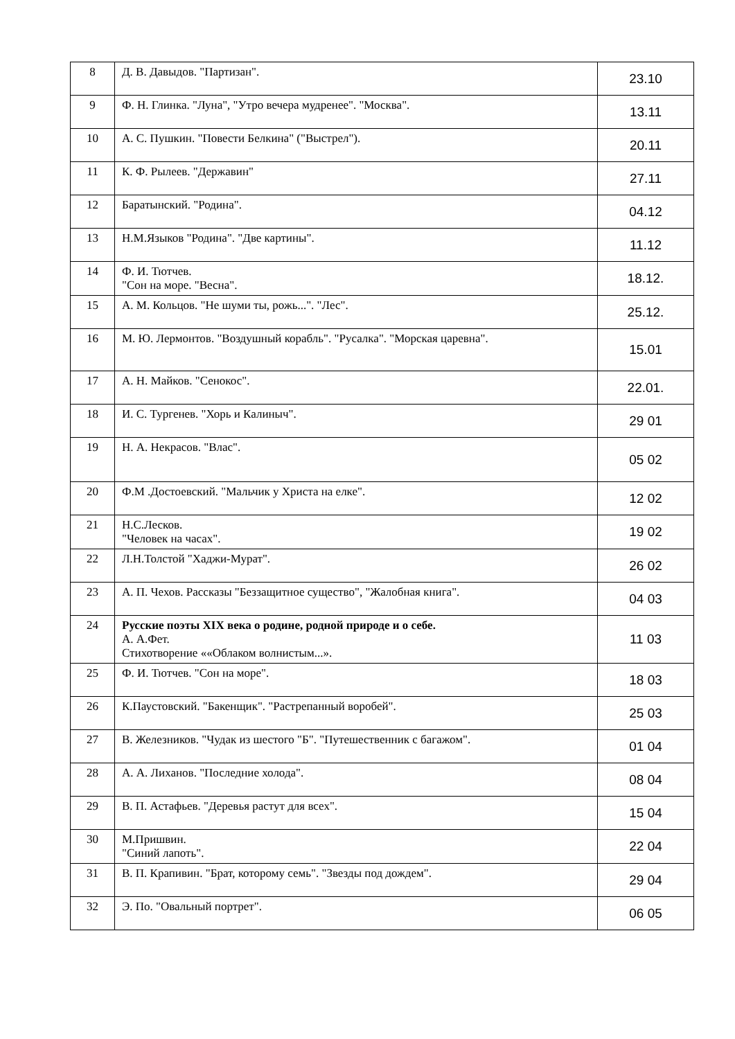| 8 | Д. В. Давыдов. "Партизан". | 23.10 |
| 9 | Ф. Н. Глинка. "Луна", "Утро вечера мудренее". "Москва". | 13.11 |
| 10 | А. С. Пушкин. "Повести Белкина" ("Выстрел"). | 20.11 |
| 11 | К. Ф. Рылеев. "Державин" | 27.11 |
| 12 | Баратынский. "Родина". | 04.12 |
| 13 | Н.М.Языков "Родина". "Две картины". | 11.12 |
| 14 | Ф. И. Тютчев. "Сон на море. "Весна". | 18.12. |
| 15 | А. М. Кольцов. "Не шуми ты, рожь...". "Лес". | 25.12. |
| 16 | М. Ю. Лермонтов. "Воздушный корабль". "Русалка". "Морская царевна". | 15.01 |
| 17 | А. Н. Майков. "Сенокос". | 22.01. |
| 18 | И. С. Тургенев. "Хорь и Калиныч". | 29 01 |
| 19 | Н. А. Некрасов. "Влас". | 05 02 |
| 20 | Ф.М .Достоевский. "Мальчик у Христа на елке". | 12 02 |
| 21 | Н.С.Лесков. "Человек на часах". | 19 02 |
| 22 | Л.Н.Толстой "Хаджи-Мурат". | 26 02 |
| 23 | А. П. Чехов. Рассказы "Беззащитное существо", "Жалобная книга". | 04 03 |
| 24 | Русские поэты XIX века о родине, родной природе и о себе. А. А.Фет. Стихотворение ««Облаком волнистым...». | 11 03 |
| 25 | Ф. И. Тютчев. "Сон на море". | 18 03 |
| 26 | К.Паустовский. "Бакенщик". "Растрепанный воробей". | 25 03 |
| 27 | В. Железников. "Чудак из шестого "Б". "Путешественник с багажом". | 01 04 |
| 28 | А. А. Лиханов. "Последние холода". | 08 04 |
| 29 | В. П. Астафьев. "Деревья растут для всех". | 15 04 |
| 30 | М.Пришвин. "Синий лапоть". | 22 04 |
| 31 | В. П. Крапивин. "Брат, которому семь". "Звезды под дождем". | 29 04 |
| 32 | Э. По. "Овальный портрет". | 06 05 |